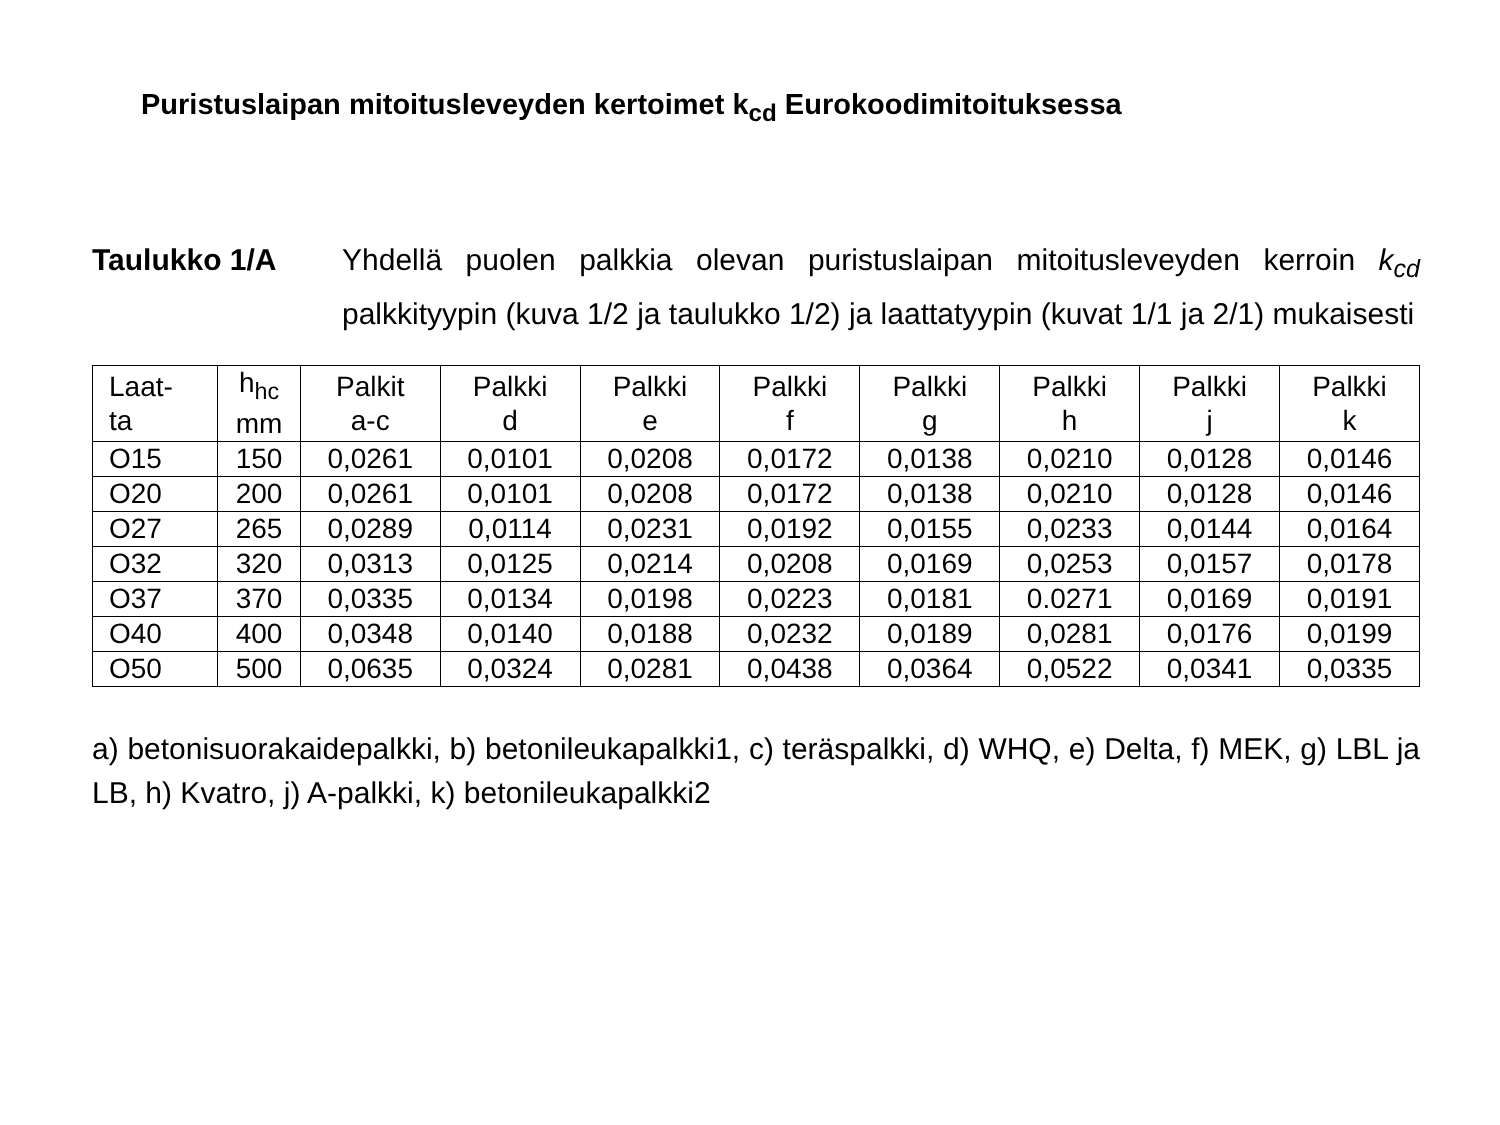Puristuslaipan mitoitusleveyden kertoimet k<sub>cd</sub> Eurokoodimitoituksessa
Taulukko 1/A Yhdellä puolen palkkia olevan puristuslaipan mitoitusleveyden kerroin k<sub>cd</sub> palkkityypin (kuva 1/2 ja taulukko 1/2) ja laattatyypin (kuvat 1/1 ja 2/1) mukaisesti
| Laat- ta | h<sub>hc</sub> mm | Palkit a-c | Palkki d | Palkki e | Palkki f | Palkki g | Palkki h | Palkki j | Palkki k |
| --- | --- | --- | --- | --- | --- | --- | --- | --- | --- |
| O15 | 150 | 0,0261 | 0,0101 | 0,0208 | 0,0172 | 0,0138 | 0,0210 | 0,0128 | 0,0146 |
| O20 | 200 | 0,0261 | 0,0101 | 0,0208 | 0,0172 | 0,0138 | 0,0210 | 0,0128 | 0,0146 |
| O27 | 265 | 0,0289 | 0,0114 | 0,0231 | 0,0192 | 0,0155 | 0,0233 | 0,0144 | 0,0164 |
| O32 | 320 | 0,0313 | 0,0125 | 0,0214 | 0,0208 | 0,0169 | 0,0253 | 0,0157 | 0,0178 |
| O37 | 370 | 0,0335 | 0,0134 | 0,0198 | 0,0223 | 0,0181 | 0.0271 | 0,0169 | 0,0191 |
| O40 | 400 | 0,0348 | 0,0140 | 0,0188 | 0,0232 | 0,0189 | 0,0281 | 0,0176 | 0,0199 |
| O50 | 500 | 0,0635 | 0,0324 | 0,0281 | 0,0438 | 0,0364 | 0,0522 | 0,0341 | 0,0335 |
a) betonisuorakaidepalkki, b) betonileukapalkki1, c) teräspalkki, d) WHQ, e) Delta, f) MEK, g) LBL ja LB, h) Kvatro, j) A-palkki, k) betonileukapalkki2